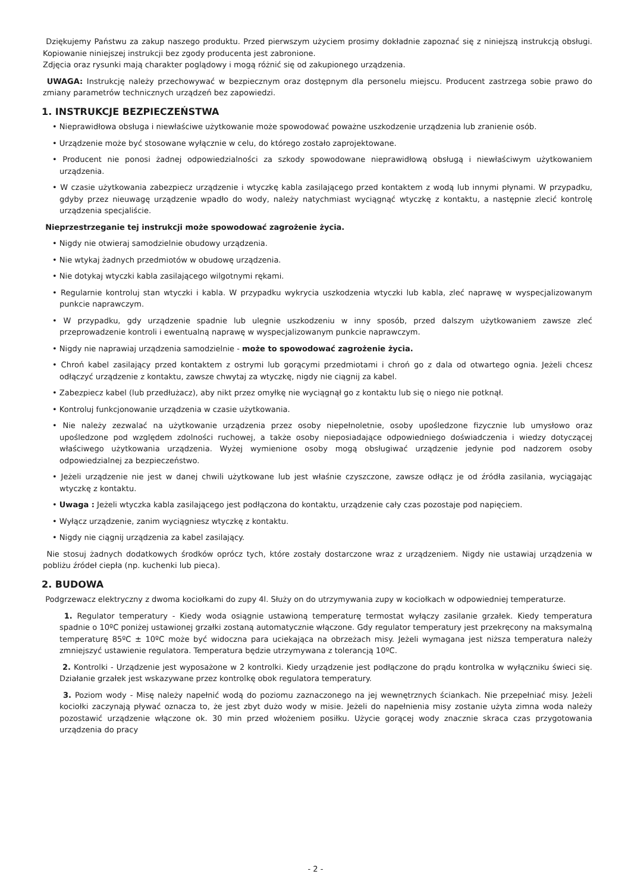Dziękujemy Państwu za zakup naszego produktu. Przed pierwszym użyciem prosimy dokładnie zapoznać się z niniejszą instrukcją obsługi. Kopiowanie niniejszej instrukcji bez zgody producenta jest zabronione.
Zdjęcia oraz rysunki mają charakter poglądowy i mogą różnić się od zakupionego urządzenia.
UWAGA: Instrukcję należy przechowywać w bezpiecznym oraz dostępnym dla personelu miejscu. Producent zastrzega sobie prawo do zmiany parametrów technicznych urządzeń bez zapowiedzi.
1. INSTRUKCJE BEZPIECZEŃSTWA
• Nieprawidłowa obsługa i niewłaściwe użytkowanie może spowodować poważne uszkodzenie urządzenia lub zranienie osób.
• Urządzenie może być stosowane wyłącznie w celu, do którego zostało zaprojektowane.
• Producent nie ponosi żadnej odpowiedzialności za szkody spowodowane nieprawidłową obsługą i niewłaściwym użytkowaniem urządzenia.
• W czasie użytkowania zabezpiecz urządzenie i wtyczkę kabla zasilającego przed kontaktem z wodą lub innymi płynami. W przypadku, gdyby przez nieuwagę urządzenie wpadło do wody, należy natychmiast wyciągnąć wtyczkę z kontaktu, a następnie zlecić kontrolę urządzenia specjaliście.
Nieprzestrzeganie tej instrukcji może spowodować zagrożenie życia.
• Nigdy nie otwieraj samodzielnie obudowy urządzenia.
• Nie wtykaj żadnych przedmiotów w obudowę urządzenia.
• Nie dotykaj wtyczki kabla zasilającego wilgotnymi rękami.
• Regularnie kontroluj stan wtyczki i kabla. W przypadku wykrycia uszkodzenia wtyczki lub kabla, zleć naprawę w wyspecjalizowanym punkcie naprawczym.
• W przypadku, gdy urządzenie spadnie lub ulegnie uszkodzeniu w inny sposób, przed dalszym użytkowaniem zawsze zleć przeprowadzenie kontroli i ewentualną naprawę w wyspecjalizowanym punkcie naprawczym.
• Nigdy nie naprawiaj urządzenia samodzielnie - może to spowodować zagrożenie życia.
• Chroń kabel zasilający przed kontaktem z ostrymi lub gorącymi przedmiotami i chroń go z dala od otwartego ognia. Jeżeli chcesz odłączyć urządzenie z kontaktu, zawsze chwytaj za wtyczkę, nigdy nie ciągnij za kabel.
• Zabezpiecz kabel (lub przedłużacz), aby nikt przez omyłkę nie wyciągnął go z kontaktu lub się o niego nie potknął.
• Kontroluj funkcjonowanie urządzenia w czasie użytkowania.
• Nie należy zezwalać na użytkowanie urządzenia przez osoby niepełnoletnie, osoby upośledzone fizycznie lub umysłowo oraz upośledzone pod względem zdolności ruchowej, a także osoby nieposiadające odpowiedniego doświadczenia i wiedzy dotyczącej właściwego użytkowania urządzenia. Wyżej wymienione osoby mogą obsługiwać urządzenie jedynie pod nadzorem osoby odpowiedzialnej za bezpieczeństwo.
• Jeżeli urządzenie nie jest w danej chwili użytkowane lub jest właśnie czyszczone, zawsze odłącz je od źródła zasilania, wyciągając wtyczkę z kontaktu.
• Uwaga : Jeżeli wtyczka kabla zasilającego jest podłączona do kontaktu, urządzenie cały czas pozostaje pod napięciem.
• Wyłącz urządzenie, zanim wyciągniesz wtyczkę z kontaktu.
• Nigdy nie ciągnij urządzenia za kabel zasilający.
Nie stosuj żadnych dodatkowych środków oprócz tych, które zostały dostarczone wraz z urządzeniem. Nigdy nie ustawiaj urządzenia w pobliżu źródeł ciepła (np. kuchenki lub pieca).
2. BUDOWA
Podgrzewacz elektryczny z dwoma kociołkami do zupy 4l. Służy on do utrzymywania zupy w kociołkach w odpowiedniej temperaturze.
1. Regulator temperatury - Kiedy woda osiągnie ustawioną temperaturę termostat wyłączy zasilanie grzałek. Kiedy temperatura spadnie o 10ºC poniżej ustawionej grzałki zostaną automatycznie włączone. Gdy regulator temperatury jest przekręcony na maksymalną temperaturę 85ºC ± 10ºC może być widoczna para uciekająca na obrzeżach misy. Jeżeli wymagana jest niższa temperatura należy zmniejszyć ustawienie regulatora. Temperatura będzie utrzymywana z tolerancją 10ºC.
2. Kontrolki - Urządzenie jest wyposażone w 2 kontrolki. Kiedy urządzenie jest podłączone do prądu kontrolka w wyłączniku świeci się. Działanie grzałek jest wskazywane przez kontrolkę obok regulatora temperatury.
3. Poziom wody - Misę należy napełnić wodą do poziomu zaznaczonego na jej wewnętrznych ściankach. Nie przepełniać misy. Jeżeli kociołki zaczynają pływać oznacza to, że jest zbyt dużo wody w misie. Jeżeli do napełnienia misy zostanie użyta zimna woda należy pozostawić urządzenie włączone ok. 30 min przed włożeniem posiłku. Użycie gorącej wody znacznie skraca czas przygotowania urządzenia do pracy
- 2 -